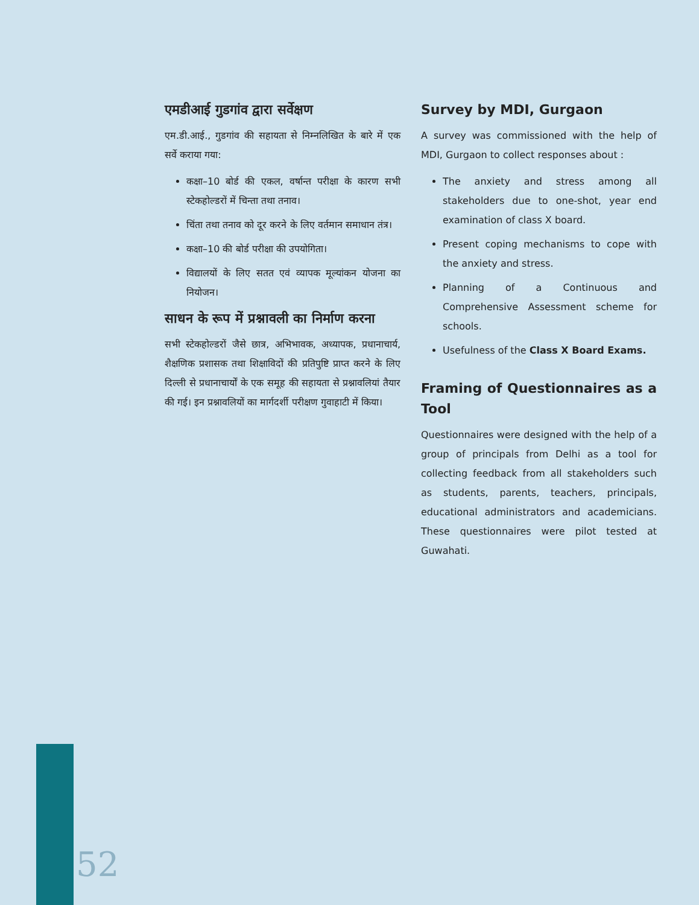एमडीआई गुडगांव द्वारा सर्वेक्षण
एम.डी.आई., गुडगांव की सहायता से निम्नलिखित के बारे में एक सर्वे कराया गया:
कक्षा–10 बोर्ड की एकल, वर्षान्त परीक्षा के कारण सभी स्टेकहोल्डरों में चिन्ता तथा तनाव।
चिंता तथा तनाव को दूर करने के लिए वर्तमान समाधान तंत्र।
कक्षा–10 की बोर्ड परीक्षा की उपयोगिता।
विद्यालयों के लिए सतत एवं व्यापक मूल्यांकन योजना का नियोजन।
साधन के रूप में प्रश्नावली का निर्माण करना
सभी स्टेकहोल्डरों जैसे छात्र, अभिभावक, अध्यापक, प्रधानाचार्य, शैक्षणिक प्रशासक तथा शिक्षाविदों की प्रतिपुष्टि प्राप्त करने के लिए दिल्ली से प्रधानाचार्यों के एक समूह की सहायता से प्रश्नावलियां तैयार की गई। इन प्रश्नावलियों का मार्गदर्शी परीक्षण गुवाहाटी में किया।
Survey by MDI, Gurgaon
A survey was commissioned with the help of MDI, Gurgaon to collect responses about :
The anxiety and stress among all stakeholders due to one-shot, year end examination of class X board.
Present coping mechanisms to cope with the anxiety and stress.
Planning of a Continuous and Comprehensive Assessment scheme for schools.
Usefulness of the Class X Board Exams.
Framing of Questionnaires as a Tool
Questionnaires were designed with the help of a group of principals from Delhi as a tool for collecting feedback from all stakeholders such as students, parents, teachers, principals, educational administrators and academicians. These questionnaires were pilot tested at Guwahati.
52